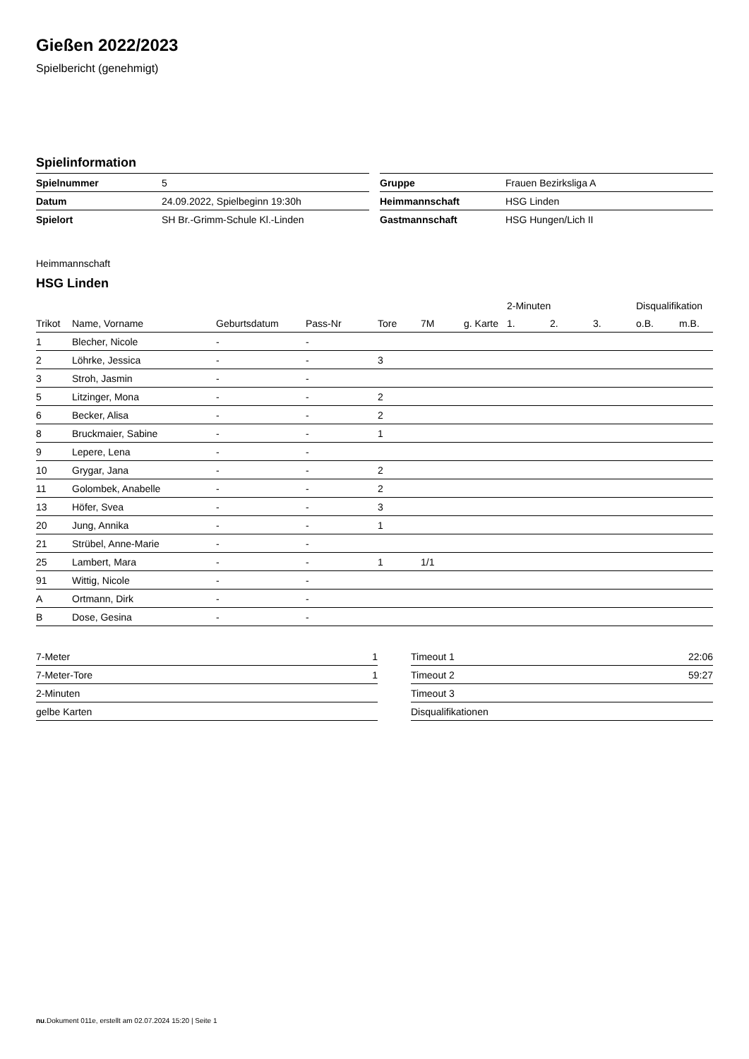Gießen 2022/2023
Spielbericht (genehmigt)
Spielinformation
| Spielnummer | 5 |
| Datum | 24.09.2022, Spielbeginn 19:30h |
| Spielort | SH Br.-Grimm-Schule Kl.-Linden |
| Gruppe | Frauen Bezirksliga A |
| Heimmannschaft | HSG Linden |
| Gastmannschaft | HSG Hungen/Lich II |
Heimmannschaft
HSG Linden
| | | | | | | | 2-Minuten | | | Disqualifikation | |
| --- | --- | --- | --- | --- | --- | --- | --- | --- | --- | --- | --- |
| Trikot | Name, Vorname | Geburtsdatum | Pass-Nr | Tore | 7M | g. Karte | 1. | 2. | 3. | o.B. | m.B. |
| 1 | Blecher, Nicole | - | - | | | | | | | | |
| 2 | Löhrke, Jessica | - | - | 3 | | | | | | | |
| 3 | Stroh, Jasmin | - | - | | | | | | | | |
| 5 | Litzinger, Mona | - | - | 2 | | | | | | | |
| 6 | Becker, Alisa | - | - | 2 | | | | | | | |
| 8 | Bruckmaier, Sabine | - | - | 1 | | | | | | | |
| 9 | Lepere, Lena | - | - | | | | | | | | |
| 10 | Grygar, Jana | - | - | 2 | | | | | | | |
| 11 | Golombek, Anabelle | - | - | 2 | | | | | | | |
| 13 | Höfer, Svea | - | - | 3 | | | | | | | |
| 20 | Jung, Annika | - | - | 1 | | | | | | | |
| 21 | Strübel, Anne-Marie | - | - | | | | | | | | |
| 25 | Lambert, Mara | - | - | 1 | 1/1 | | | | | | |
| 91 | Wittig, Nicole | - | - | | | | | | | | |
| A | Ortmann, Dirk | - | - | | | | | | | | |
| B | Dose, Gesina | - | - | | | | | | | | |
| 7-Meter | 1 |
| 7-Meter-Tore | 1 |
| 2-Minuten | |
| gelbe Karten | |
| Timeout 1 | 22:06 |
| Timeout 2 | 59:27 |
| Timeout 3 | |
| Disqualifikationen | |
nu.Dokument 011e, erstellt am 02.07.2024 15:20 | Seite 1